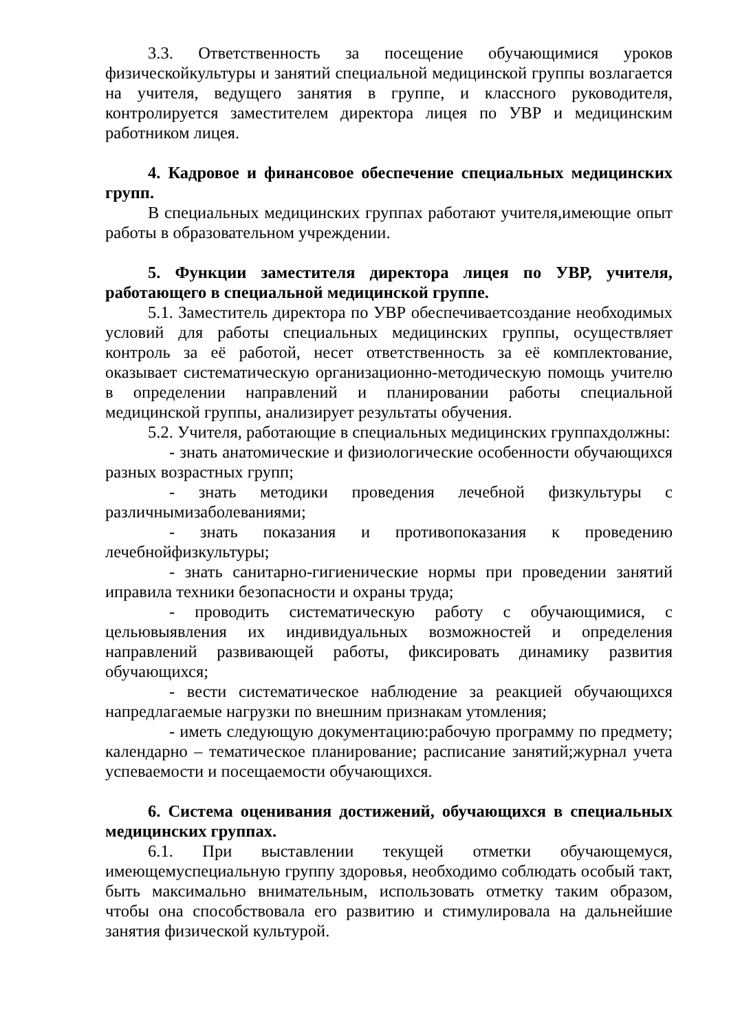3.3. Ответственность за посещение обучающимися уроков физическойкультуры и занятий специальной медицинской группы возлагается на учителя, ведущего занятия в группе, и классного руководителя, контролируется заместителем директора лицея по УВР и медицинским работником лицея.
4. Кадровое и финансовое обеспечение специальных медицинских групп.
В специальных медицинских группах работают учителя,имеющие опыт работы в образовательном учреждении.
5. Функции заместителя директора лицея по УВР, учителя, работающего в специальной медицинской группе.
5.1. Заместитель директора по УВР обеспечиваетсоздание необходимых условий для работы специальных медицинских группы, осуществляет контроль за её работой, несет ответственность за её комплектование, оказывает систематическую организационно-методическую помощь учителю в определении направлений и планировании работы специальной медицинской группы, анализирует результаты обучения.
5.2. Учителя, работающие в специальных медицинских группахдолжны:
- знать анатомические и физиологические особенности обучающихся разных возрастных групп;
- знать методики проведения лечебной физкультуры с различнымизаболеваниями;
- знать показания и противопоказания к проведению лечебнойфизкультуры;
- знать санитарно-гигиенические нормы при проведении занятий иправила техники безопасности и охраны труда;
- проводить систематическую работу с обучающимися, с цельювыявления их индивидуальных возможностей и определения направлений развивающей работы, фиксировать динамику развития обучающихся;
- вести систематическое наблюдение за реакцией обучающихся напредлагаемые нагрузки по внешним признакам утомления;
- иметь следующую документацию:рабочую программу по предмету; календарно – тематическое планирование; расписание занятий;журнал учета успеваемости и посещаемости обучающихся.
6. Система оценивания достижений, обучающихся в специальных медицинских группах.
6.1. При выставлении текущей отметки обучающемуся, имеющемуспециальную группу здоровья, необходимо соблюдать особый такт, быть максимально внимательным, использовать отметку таким образом, чтобы она способствовала его развитию и стимулировала на дальнейшие занятия физической культурой.